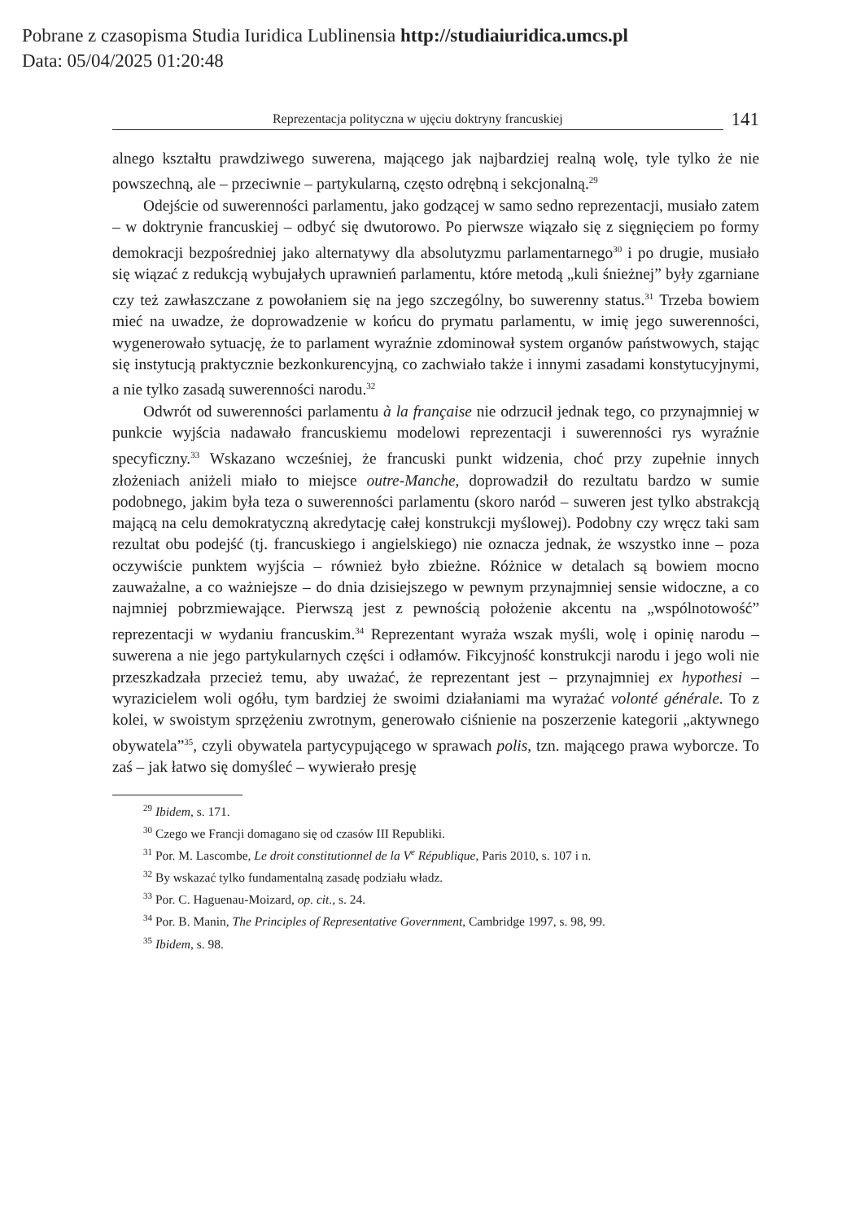Pobrane z czasopisma Studia Iuridica Lublinensia http://studiaiuridica.umcs.pl
Data: 05/04/2025 01:20:48
Reprezentacja polityczna w ujęciu doktryny francuskiej
141
alnego kształtu prawdziwego suwerena, mającego jak najbardziej realną wolę, tyle tylko że nie powszechną, ale – przeciwnie – partykularną, często odrębną i sekcjonalną.<sup>29</sup>
Odejście od suwerenności parlamentu, jako godzącej w samo sedno reprezentacji, musiało zatem – w doktrynie francuskiej – odbyć się dwutorowo. Po pierwsze wiązało się z sięgnięciem po formy demokracji bezpośredniej jako alternatywy dla absolutyzmu parlamentarnego<sup>30</sup> i po drugie, musiało się wiązać z redukcją wybujałych uprawnień parlamentu, które metodą „kuli śnieżnej” były zgarniane czy też zawłaszczane z powołaniem się na jego szczególny, bo suwerenny status.<sup>31</sup> Trzeba bowiem mieć na uwadze, że doprowadzenie w końcu do prymatu parlamentu, w imię jego suwerenności, wygenerowało sytuację, że to parlament wyraźnie zdominował system organów państwowych, stając się instytucją praktycznie bezkonkurencyjną, co zachwiało także i innymi zasadami konstytucyjnymi, a nie tylko zasadą suwerenności narodu.<sup>32</sup>
Odwrót od suwerenności parlamentu à la française nie odrzucił jednak tego, co przynajmniej w punkcie wyjścia nadawało francuskiemu modelowi reprezentacji i suwerenności rys wyraźnie specyficzny.<sup>33</sup> Wskazano wcześniej, że francuski punkt widzenia, choć przy zupełnie innych złożeniach aniżeli miało to miejsce outre-Manche, doprowadził do rezultatu bardzo w sumie podobnego, jakim była teza o suwerenności parlamentu (skoro naród – suweren jest tylko abstrakcją mającą na celu demokratyczną akredytację całej konstrukcji myślowej). Podobny czy wręcz taki sam rezultat obu podejść (tj. francuskiego i angielskiego) nie oznacza jednak, że wszystko inne – poza oczywiście punktem wyjścia – również było zbieżne. Różnice w detalach są bowiem mocno zauważalne, a co ważniejsze – do dnia dzisiejszego w pewnym przynajmniej sensie widoczne, a co najmniej pobrzmiewające. Pierwszą jest z pewnością położenie akcentu na „wspólnotowość” reprezentacji w wydaniu francuskim.<sup>34</sup> Reprezentant wyraża wszak myśli, wolę i opinię narodu – suwerena a nie jego partykularnych części i odłamów. Fikcyjność konstrukcji narodu i jego woli nie przeszkadzała przecież temu, aby uważać, że reprezentant jest – przynajmniej ex hypothesi – wyrazicielem woli ogółu, tym bardziej że swoimi działaniami ma wyrażać volonté générale. To z kolei, w swoistym sprzężeniu zwrotnym, generowało ciśnienie na poszerzenie kategorii „aktywnego obywatela”<sup>35</sup>, czyli obywatela partycypującego w sprawach polis, tzn. mającego prawa wyborcze. To zaś – jak łatwo się domyśleć – wywierało presję
<sup>29</sup> Ibidem, s. 171.
<sup>30</sup> Czego we Francji domagano się od czasów III Republiki.
<sup>31</sup> Por. M. Lascombe, Le droit constitutionnel de la V<sup>e</sup> République, Paris 2010, s. 107 i n.
<sup>32</sup> By wskazać tylko fundamentalną zasadę podziału władz.
<sup>33</sup> Por. C. Haguenau-Moizard, op. cit., s. 24.
<sup>34</sup> Por. B. Manin, The Principles of Representative Government, Cambridge 1997, s. 98, 99.
<sup>35</sup> Ibidem, s. 98.